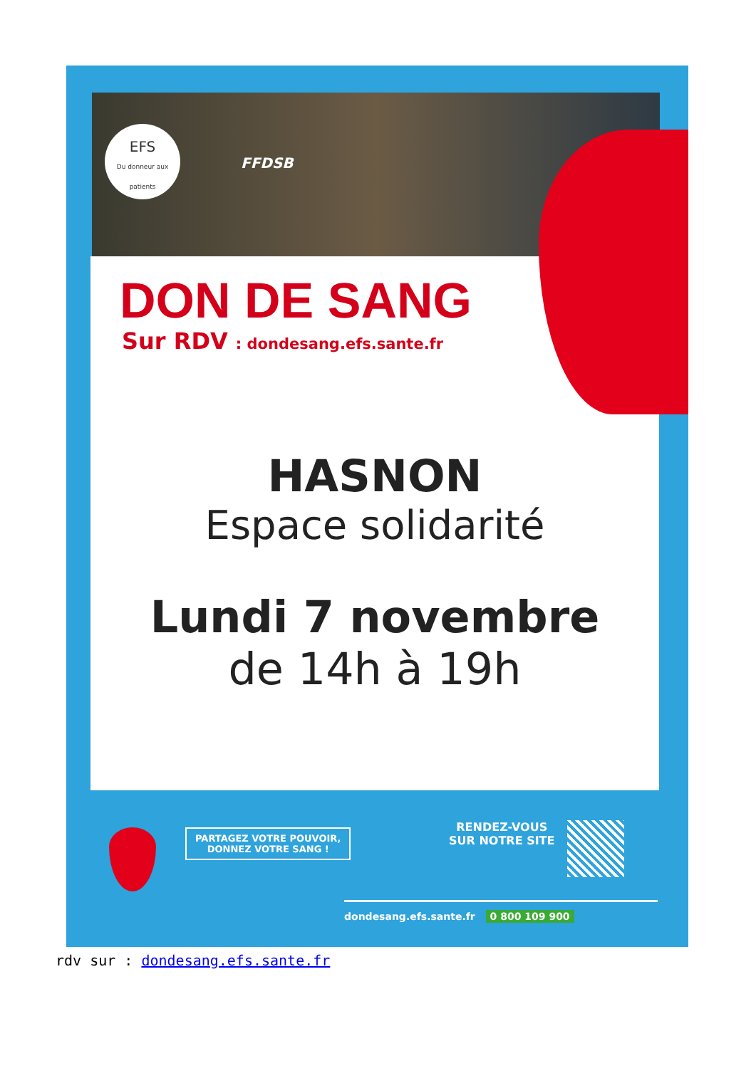EFS
Du donneur aux patients
FFDSB
DON DE SANG
Sur RDV : dondesang.efs.sante.fr
HASNON
Espace solidarité
Lundi 7 novembre
de 14h à 19h
PARTAGEZ VOTRE POUVOIR,
DONNEZ VOTRE SANG !
RENDEZ-VOUS
SUR NOTRE SITE
dondesang.efs.sante.fr 0 800 109 900
rdv sur : dondesang.efs.sante.fr